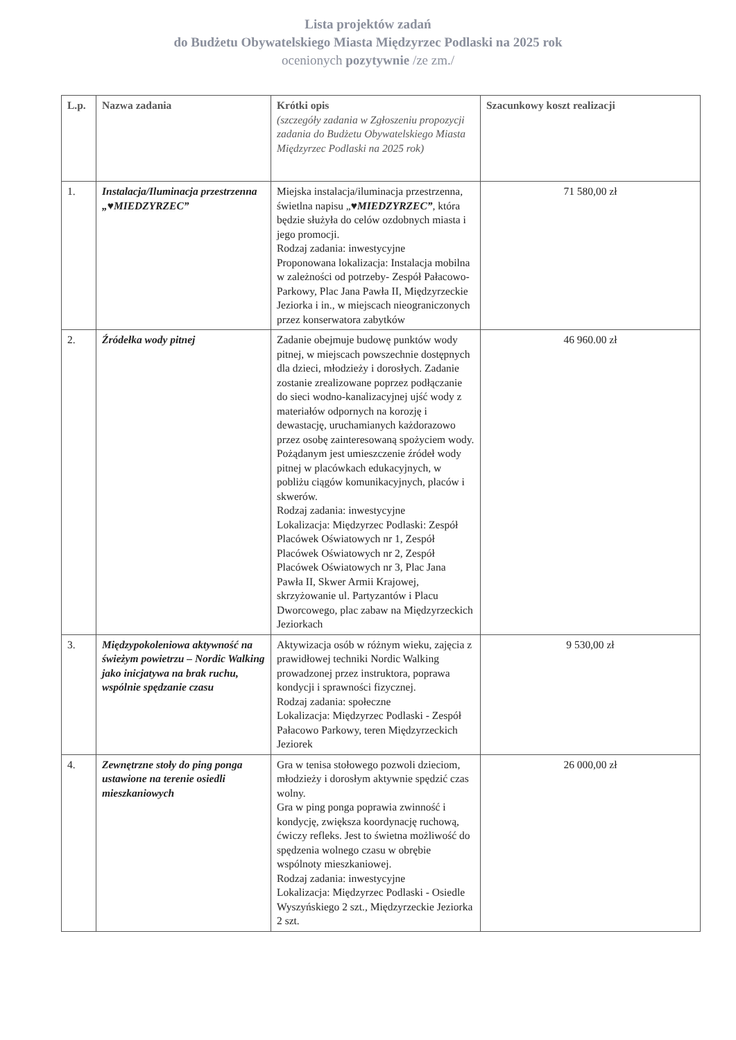Lista projektów zadań
do Budżetu Obywatelskiego Miasta Międzyrzec Podlaski na 2025 rok
ocenionych pozytywnie /ze zm./
| L.p. | Nazwa zadania | Krótki opis (szczegóły zadania w Zgłoszeniu propozycji zadania do Budżetu Obywatelskiego Miasta Międzyrzec Podlaski na 2025 rok) | Szacunkowy koszt realizacji |
| --- | --- | --- | --- |
| 1. | Instalacja/Iluminacja przestrzenna „♥MIEDZYRZEC” | Miejska instalacja/iluminacja przestrzenna, świetlna napisu „ ♥MIEDZYRZEC” , która będzie służyła do celów ozdobnych miasta i jego promocji. Rodzaj zadania: inwestycyjne Proponowana lokalizacja: Instalacja mobilna w zależności od potrzeby- Zespół Pałacowo-Parkowy, Plac Jana Pawła II, Międzyrzeckie Jeziorka i in., w miejscach nieograniczonych przez konserwatora zabytków | 71 580,00 zł |
| 2. | Źródełka wody pitnej | Zadanie obejmuje budowę punktów wody pitnej, w miejscach powszechnie dostępnych dla dzieci, młodzieży i dorosłych. Zadanie zostanie zrealizowane poprzez podłączanie do sieci wodno-kanalizacyjnej ujść wody z materiałów odpornych na korozję i dewastację, uruchamianych każdorazowo przez osobę zainteresowaną spożyciem wody. Pożądanym jest umieszczenie źródeł wody pitnej w placówkach edukacyjnych, w pobliżu ciągów komunikacyjnych, placów i skwerów. Rodzaj zadania: inwestycyjne Lokalizacja: Międzyrzec Podlaski: Zespół Placówek Oświatowych nr 1, Zespół Placówek Oświatowych nr 2, Zespół Placówek Oświatowych nr 3, Plac Jana Pawła II, Skwer Armii Krajowej, skrzyżowanie ul. Partyzantów i Placu Dworcowego, plac zabaw na Międzyrzeckich Jeziorkach | 46 960.00 zł |
| 3. | Międzypokoleniowa aktywność na świeżym powietrzu – Nordic Walking jako inicjatywa na brak ruchu, wspólnie spędzanie czasu | Aktywizacja osób w różnym wieku, zajęcia z prawidłowej techniki Nordic Walking prowadzonej przez instruktora, poprawa kondycji i sprawności fizycznej. Rodzaj zadania: społeczne Lokalizacja: Międzyrzec Podlaski - Zespół Pałacowo Parkowy, teren Międzyrzeckich Jeziorek | 9 530,00 zł |
| 4. | Zewnętrzne stoły do ping ponga ustawione na terenie osiedli mieszkaniowych | Gra w tenisa stołowego pozwoli dzieciom, młodzieży i dorosłym aktywnie spędzić czas wolny. Gra w ping ponga poprawia zwinność i kondycję, zwiększa koordynację ruchową, ćwiczy refleks. Jest to świetna możliwość do spędzenia wolnego czasu w obrębie wspólnoty mieszkaniowej. Rodzaj zadania: inwestycyjne Lokalizacja: Międzyrzec Podlaski - Osiedle Wyszyńskiego 2 szt., Międzyrzeckie Jeziorka 2 szt. | 26 000,00 zł |